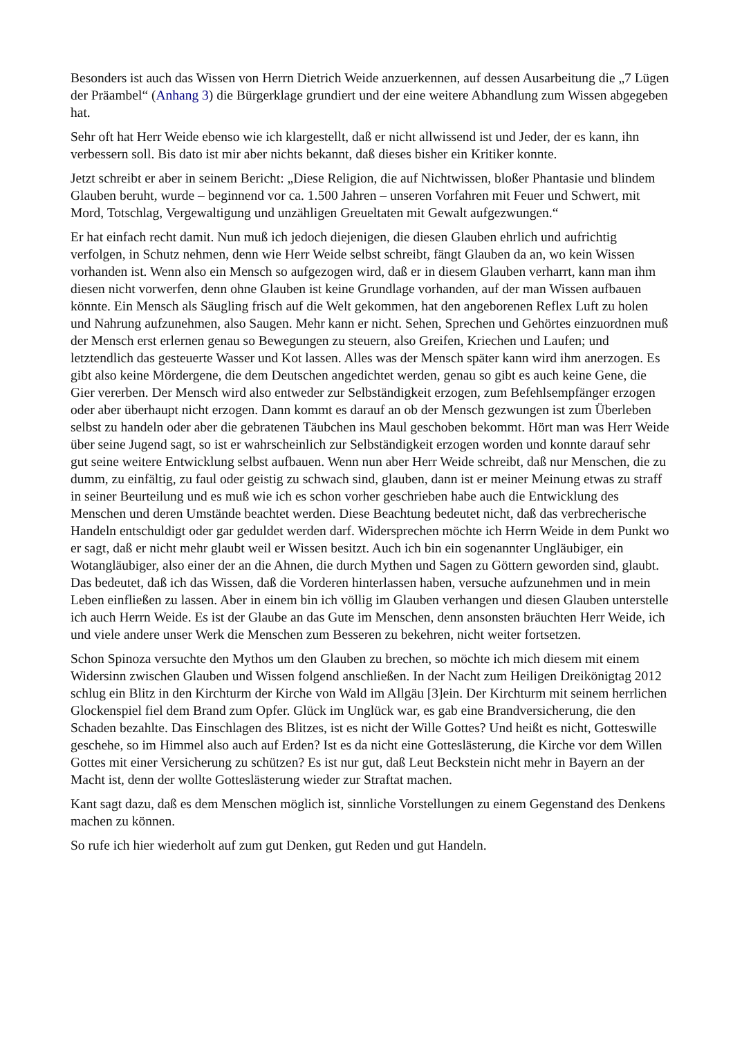Besonders ist auch das Wissen von Herrn Dietrich Weide anzuerkennen, auf dessen Ausarbeitung die „7 Lügen der Präambel“ (Anhang 3) die Bürgerklage grundiert und der eine weitere Abhandlung zum Wissen abgegeben hat.
Sehr oft hat Herr Weide ebenso wie ich klargestellt, daß er nicht allwissend ist und Jeder, der es kann, ihn verbessern soll. Bis dato ist mir aber nichts bekannt, daß dieses bisher ein Kritiker konnte.
Jetzt schreibt er aber in seinem Bericht: „Diese Religion, die auf Nichtwissen, bloßer Phantasie und blindem Glauben beruht, wurde – beginnend vor ca. 1.500 Jahren – unseren Vorfahren mit Feuer und Schwert, mit Mord, Totschlag, Vergewaltigung und unzähligen Greueltaten mit Gewalt aufgezwungen.“
Er hat einfach recht damit. Nun muß ich jedoch diejenigen, die diesen Glauben ehrlich und aufrichtig verfolgen, in Schutz nehmen, denn wie Herr Weide selbst schreibt, fängt Glauben da an, wo kein Wissen vorhanden ist. Wenn also ein Mensch so aufgezogen wird, daß er in diesem Glauben verharrt, kann man ihm diesen nicht vorwerfen, denn ohne Glauben ist keine Grundlage vorhanden, auf der man Wissen aufbauen könnte. Ein Mensch als Säugling frisch auf die Welt gekommen, hat den angeborenen Reflex Luft zu holen und Nahrung aufzunehmen, also Saugen. Mehr kann er nicht. Sehen, Sprechen und Gehörtes einzuordnen muß der Mensch erst erlernen genau so Bewegungen zu steuern, also Greifen, Kriechen und Laufen; und letztendlich das gesteuerte Wasser und Kot lassen. Alles was der Mensch später kann wird ihm anerzogen. Es gibt also keine Mördergene, die dem Deutschen angedichtet werden, genau so gibt es auch keine Gene, die Gier vererben. Der Mensch wird also entweder zur Selbständigkeit erzogen, zum Befehlsempfänger erzogen oder aber überhaupt nicht erzogen. Dann kommt es darauf an ob der Mensch gezwungen ist zum Überleben selbst zu handeln oder aber die gebratenen Täubchen ins Maul geschoben bekommt. Hört man was Herr Weide über seine Jugend sagt, so ist er wahrscheinlich zur Selbständigkeit erzogen worden und konnte darauf sehr gut seine weitere Entwicklung selbst aufbauen. Wenn nun aber Herr Weide schreibt, daß nur Menschen, die zu dumm, zu einfältig, zu faul oder geistig zu schwach sind, glauben, dann ist er meiner Meinung etwas zu straff in seiner Beurteilung und es muß wie ich es schon vorher geschrieben habe auch die Entwicklung des Menschen und deren Umstände beachtet werden. Diese Beachtung bedeutet nicht, daß das verbrecherische Handeln entschuldigt oder gar geduldet werden darf. Widersprechen möchte ich Herrn Weide in dem Punkt wo er sagt, daß er nicht mehr glaubt weil er Wissen besitzt. Auch ich bin ein sogenannter Ungläubiger, ein Wotangläubiger, also einer der an die Ahnen, die durch Mythen und Sagen zu Göttern geworden sind, glaubt. Das bedeutet, daß ich das Wissen, daß die Vorderen hinterlassen haben, versuche aufzunehmen und in mein Leben einfließen zu lassen. Aber in einem bin ich völlig im Glauben verhangen und diesen Glauben unterstelle ich auch Herrn Weide. Es ist der Glaube an das Gute im Menschen, denn ansonsten bräuchten Herr Weide, ich und viele andere unser Werk die Menschen zum Besseren zu bekehren, nicht weiter fortsetzen.
Schon Spinoza versuchte den Mythos um den Glauben zu brechen, so möchte ich mich diesem mit einem Widersinn zwischen Glauben und Wissen folgend anschließen. In der Nacht zum Heiligen Dreikönigtag 2012 schlug ein Blitz in den Kirchturm der Kirche von Wald im Allgäu [3]ein. Der Kirchturm mit seinem herrlichen Glockenspiel fiel dem Brand zum Opfer. Glück im Unglück war, es gab eine Brandversicherung, die den Schaden bezahlte. Das Einschlagen des Blitzes, ist es nicht der Wille Gottes? Und heißt es nicht, Gotteswille geschehe, so im Himmel also auch auf Erden? Ist es da nicht eine Gotteslästerung, die Kirche vor dem Willen Gottes mit einer Versicherung zu schützen? Es ist nur gut, daß Leut Beckstein nicht mehr in Bayern an der Macht ist, denn der wollte Gotteslästerung wieder zur Straftat machen.
Kant sagt dazu, daß es dem Menschen möglich ist, sinnliche Vorstellungen zu einem Gegenstand des Denkens machen zu können.
So rufe ich hier wiederholt auf zum gut Denken, gut Reden und gut Handeln.